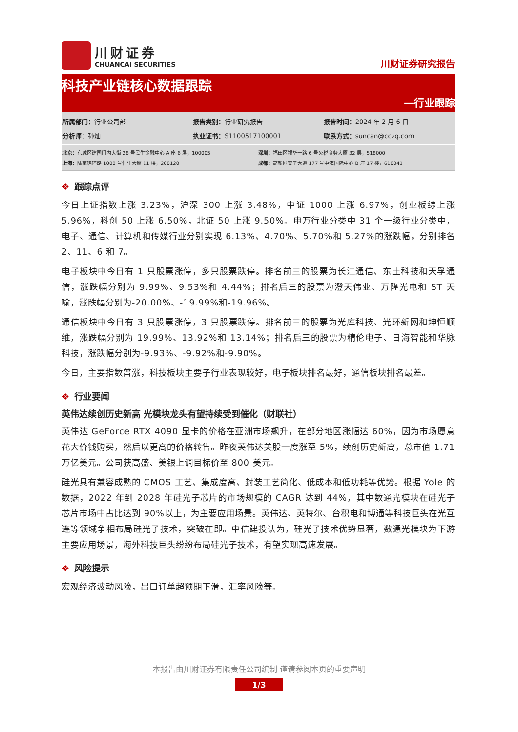川财证券
CHUANCAI SECURITIES
川财证券研究报告
科技产业链核心数据跟踪
—行业跟踪
所属部门：行业公司部 报告类别：行业研究报告 报告时间：2024 年 2 月 6 日
分析师：孙灿 执业证书：S1100517100001 联系方式：suncan@cczq.com
北京：东城区建国门内大街 28 号民生金融中心 A 座 6 层，100005 深圳：福田区福华一路 6 号免税商务大厦 32 层，518000
上海：陆家嘴环路 1000 号恒生大厦 11 楼，200120 成都：高新区交子大道 177 号中海国际中心 B 座 17 楼，610041
❖ 跟踪点评
今日上证指数上涨 3.23%，沪深 300 上涨 3.48%，中证 1000 上涨 6.97%，创业板综上涨 5.96%，科创 50 上涨 6.50%，北证 50 上涨 9.50%。申万行业分类中 31 个一级行业分类中，电子、通信、计算机和传媒行业分别实现 6.13%、4.70%、5.70%和 5.27%的涨跌幅，分别排名 2、11、6 和 7。
电子板块中今日有 1 只股票涨停，多只股票跌停。排名前三的股票为长江通信、东土科技和天孚通信，涨跌幅分别为 9.99%、9.53%和 4.44%；排名后三的股票为澄天伟业、万隆光电和 ST 天喻，涨跌幅分别为-20.00%、-19.99%和-19.96%。
通信板块中今日有 3 只股票涨停，3 只股票跌停。排名前三的股票为光库科技、光环新网和坤恒顺维，涨跌幅分别为 19.99%、13.92%和 13.14%；排名后三的股票为精伦电子、日海智能和华脉科技，涨跌幅分别为-9.93%、-9.92%和-9.90%。
今日，主要指数普涨，科技板块主要子行业表现较好，电子板块排名最好，通信板块排名最差。
❖ 行业要闻
英伟达续创历史新高 光模块龙头有望持续受到催化（财联社）
英伟达 GeForce RTX 4090 显卡的价格在亚洲市场飙升，在部分地区涨幅达 60%，因为市场愿意花大价钱购买，然后以更高的价格转售。昨夜英伟达美股一度涨至 5%，续创历史新高，总市值 1.71 万亿美元。公司获高盛、美银上调目标价至 800 美元。
硅光具有兼容成熟的 CMOS 工艺、集成度高、封装工艺简化、低成本和低功耗等优势。根据 Yole 的数据，2022 年到 2028 年硅光子芯片的市场规模的 CAGR 达到 44%，其中数通光模块在硅光子芯片市场中占比达到 90%以上，为主要应用场景。英伟达、英特尔、台积电和博通等科技巨头在光互连等领域争相布局硅光子技术，突破在即。中信建投认为，硅光子技术优势显著，数通光模块为下游主要应用场景，海外科技巨头纷纷布局硅光子技术，有望实现高速发展。
❖ 风险提示
宏观经济波动风险，出口订单超预期下滑，汇率风险等。
本报告由川财证券有限责任公司编制 谨请参阅本页的重要声明
1/3